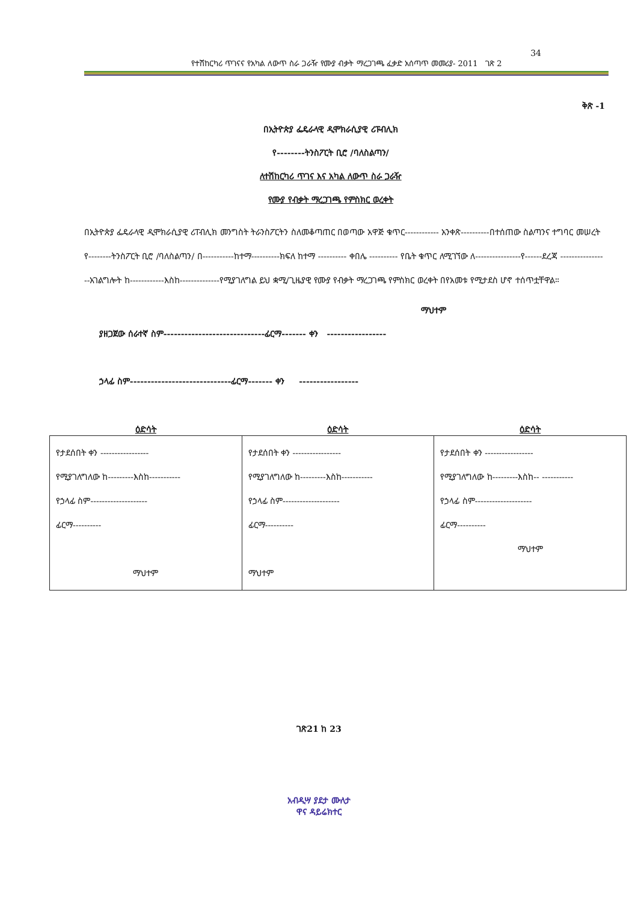34
የተሽከርካሪ ጥገናና የአካል ለውጥ ስራ ጋራዥ የሙያ ብቃት ማረጋገጫ ፈቃድ አሰጣጥ መመሪያ- 2011 ገጽ 2
ቅጽ -1
በኢትዮጵያ ፌዴራላዊ ዲሞክራሲያዊ ሪፑብሊክ
የ--------ትንስፖርት ቢሮ /ባለስልጣን/
ለተሽከርካሪ ጥገና እና አካል ለውጥ ስራ ጋራዥ
የሙያ የብቃት ማረጋገጫ የምስክር ወረቀት
በኢትዮጵያ ፌዴራላዊ ዲሞክራሲያዊ ሪፐብሊክ መንግስት ትራንስፖርትን ስለመቆጣጠር በወጣው አዋጅ ቁጥር------------ አንቀጽ----------በተሰጠው ስልጣንና ተግባር መሠረት የ--------ትንስፖርት ቢሮ /ባለስልጣን/ በ-----------ከተማ----------ክፍለ ከተማ ---------- ቀበሌ ---------- የቤት ቁጥር ለሚገኘው ለ----------------የ------ደረጃ -----------------አገልግሎት ከ------------እስከ--------------የሚያገለግል ይህ ቋሚ/ጊዜያዊ የሙያ የብቃት ማረጋገጫ የምስክር ወረቀት በየአመቱ የሚታደስ ሆኖ ተሰጥቷቸዋል።
ማህተም
ያዘጋጀው ሰራተኛ ስም-----------------------------ፊርማ------- ቀን -----------------
ኃላፊ ስም-----------------------------ፊርማ------- ቀን -----------------
| ዕድሳት | ዕድሳት | ዕድሳት |
| --- | --- | --- |
| የታደሰበት ቀን ----------------- የሚያገለግለው ከ---------እስከ----------- የኃላፊ ስም-------------------- ፊርማ---------- ማህተም | የታደሰበት ቀን ----------------- የሚያገለግለው ከ---------እስከ----------- የኃላፊ ስም-------------------- ፊርማ---------- ማህተም | የታደሰበት ቀን ----------------- የሚያገለግለው ከ---------እስከ-- ----------- የኃላፊ ስም-------------------- ፊርማ---------- ማህተም |
ገጽ21 ከ 23
አብዲሣ ያደታ ሙለታ
ዋና ዳይሬክተር